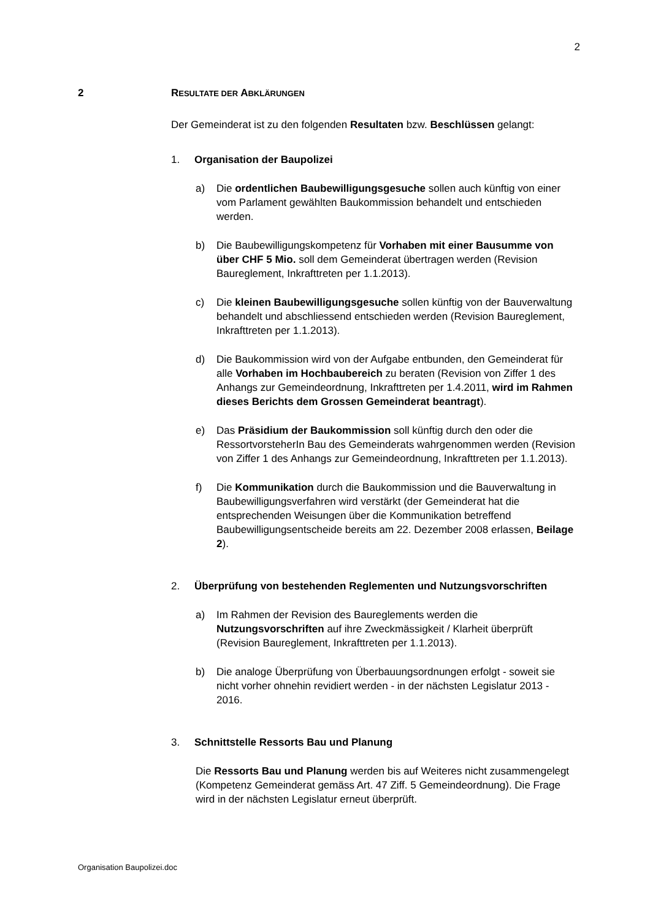2
2 RESULTATE DER ABKLÄRUNGEN
Der Gemeinderat ist zu den folgenden Resultaten bzw. Beschlüssen gelangt:
1. Organisation der Baupolizei
a) Die ordentlichen Baubewilligungsgesuche sollen auch künftig von einer vom Parlament gewählten Baukommission behandelt und entschieden werden.
b) Die Baubewilligungskompetenz für Vorhaben mit einer Bausumme von über CHF 5 Mio. soll dem Gemeinderat übertragen werden (Revision Baureglement, Inkrafttreten per 1.1.2013).
c) Die kleinen Baubewilligungsgesuche sollen künftig von der Bauverwaltung behandelt und abschliessend entschieden werden (Revision Baureglement, Inkrafttreten per 1.1.2013).
d) Die Baukommission wird von der Aufgabe entbunden, den Gemeinderat für alle Vorhaben im Hochbaubereich zu beraten (Revision von Ziffer 1 des Anhangs zur Gemeindeordnung, Inkrafttreten per 1.4.2011, wird im Rahmen dieses Berichts dem Grossen Gemeinderat beantragt).
e) Das Präsidium der Baukommission soll künftig durch den oder die RessortvorsteherIn Bau des Gemeinderats wahrgenommen werden (Revision von Ziffer 1 des Anhangs zur Gemeindeordnung, Inkrafttreten per 1.1.2013).
f) Die Kommunikation durch die Baukommission und die Bauverwaltung in Baubewilligungsverfahren wird verstärkt (der Gemeinderat hat die entsprechenden Weisungen über die Kommunikation betreffend Baubewilligungsentscheide bereits am 22. Dezember 2008 erlassen, Beilage 2).
2. Überprüfung von bestehenden Reglementen und Nutzungsvorschriften
a) Im Rahmen der Revision des Baureglements werden die Nutzungsvorschriften auf ihre Zweckmässigkeit / Klarheit überprüft (Revision Baureglement, Inkrafttreten per 1.1.2013).
b) Die analoge Überprüfung von Überbauungsordnungen erfolgt - soweit sie nicht vorher ohnehin revidiert werden - in der nächsten Legislatur 2013 - 2016.
3. Schnittstelle Ressorts Bau und Planung
Die Ressorts Bau und Planung werden bis auf Weiteres nicht zusammengelegt (Kompetenz Gemeinderat gemäss Art. 47 Ziff. 5 Gemeindeordnung). Die Frage wird in der nächsten Legislatur erneut überprüft.
Organisation Baupolizei.doc